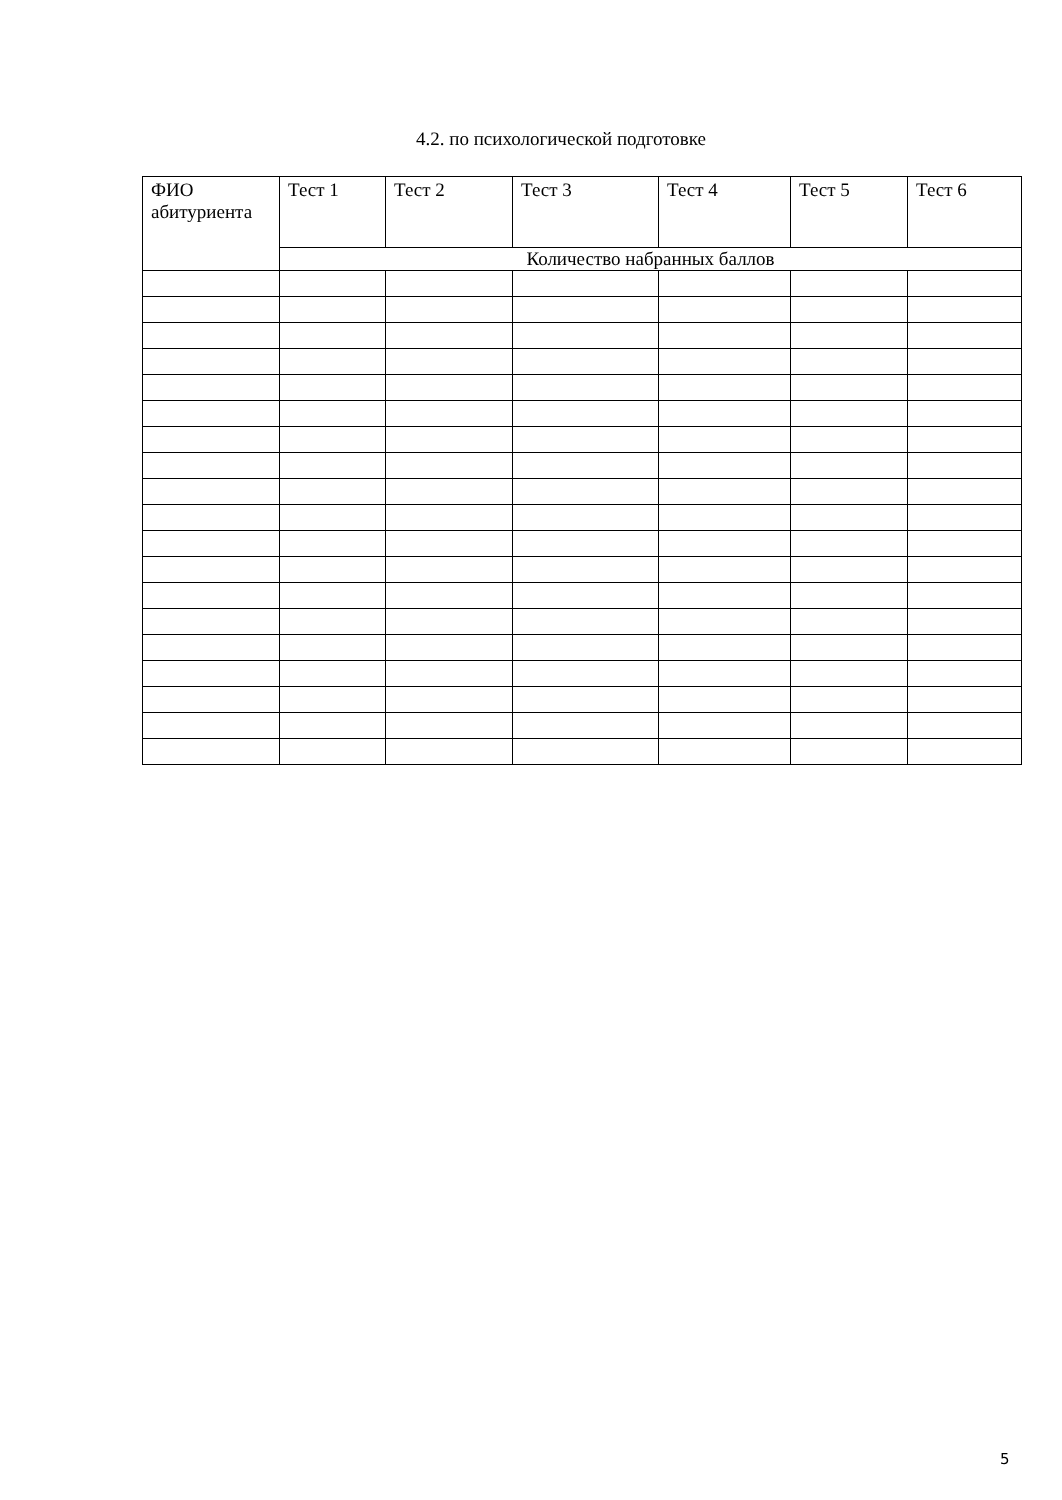4.2. по психологической подготовке
| ФИО абитуриента | Тест 1 | Тест 2 | Тест 3 | Тест 4 | Тест 5 | Тест 6 |
| --- | --- | --- | --- | --- | --- | --- |
| | Количество набранных баллов | | | | | |
5